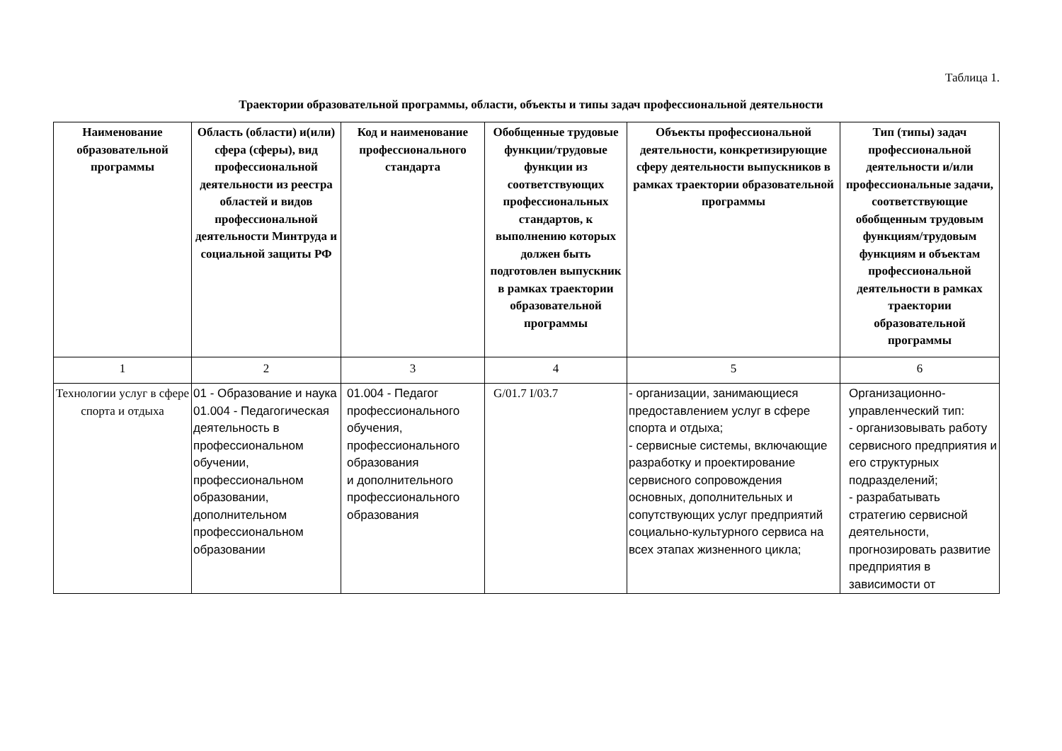Таблица 1.
Траектории образовательной программы, области, объекты и типы задач профессиональной деятельности
| Наименование образовательной программы | Область (области) и(или) сфера (сферы), вид профессиональной деятельности из реестра областей и видов профессиональной деятельности Минтруда и социальной защиты РФ | Код и наименование профессионального стандарта | Обобщенные трудовые функции/трудовые функции из соответствующих профессиональных стандартов, к выполнению которых должен быть подготовлен выпускник в рамках траектории образовательной программы | Объекты профессиональной деятельности, конкретизирующие сферу деятельности выпускников в рамках траектории образовательной программы | Тип (типы) задач профессиональной деятельности и/или профессиональные задачи, соответствующие обобщенным трудовым функциям/трудовым функциям и объектам профессиональной деятельности в рамках траектории образовательной программы |
| --- | --- | --- | --- | --- | --- |
| 1 | 2 | 3 | 4 | 5 | 6 |
| Технологии услуг в сфере спорта и отдыха | 01 - Образование и наука 01.004 - Педагогическая деятельность в профессиональном обучении, профессиональном образовании, дополнительном профессиональном образовании | 01.004 - Педагог профессионального обучения, профессионального образования и дополнительного профессионального образования | G/01.7 I/03.7 | - организации, занимающиеся предоставлением услуг в сфере спорта и отдыха; - сервисные системы, включающие разработку и проектирование сервисного сопровождения основных, дополнительных и сопутствующих услуг предприятий социально-культурного сервиса на всех этапах жизненного цикла; | Организационно-управленческий тип: - организовывать работу сервисного предприятия и его структурных подразделений; - разрабатывать стратегию сервисной деятельности, прогнозировать развитие предприятия в зависимости от |